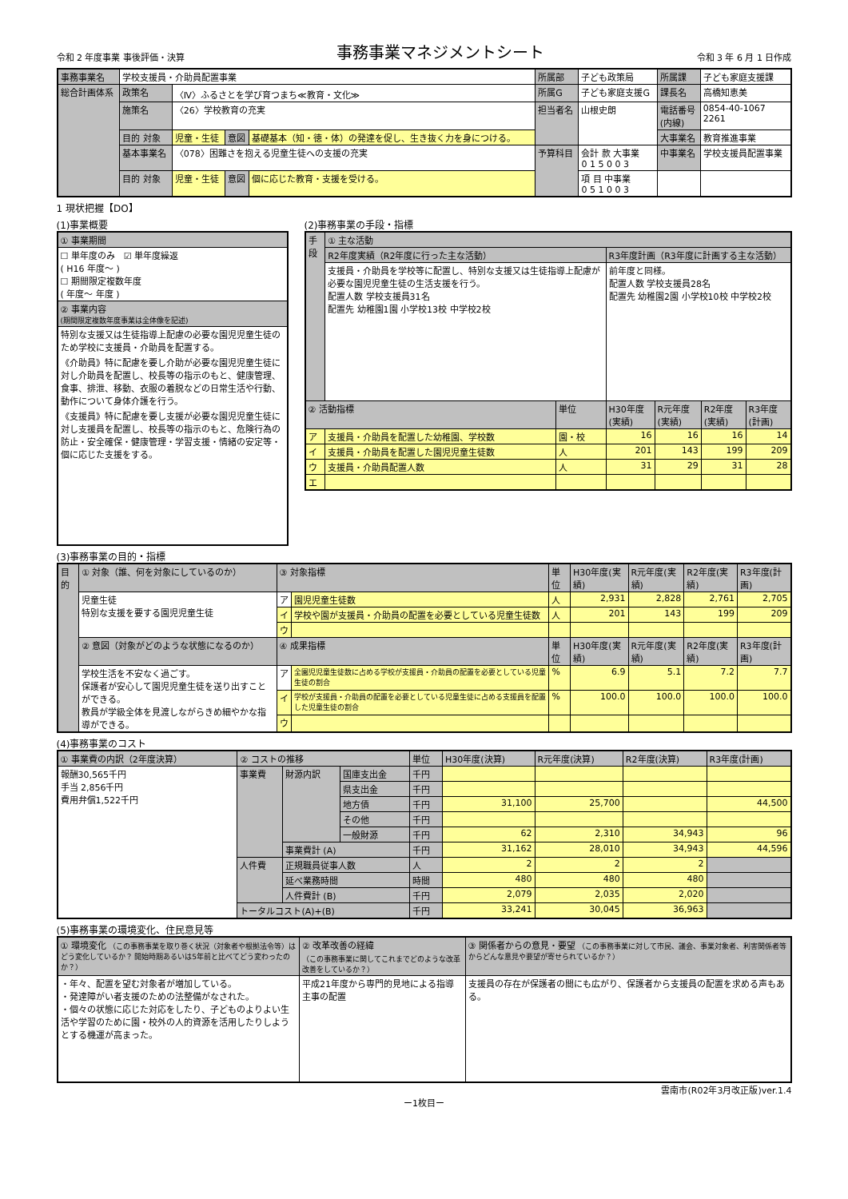令和 2 年度事業 事後評価・決算 事務事業マネジメントシート 令和 3 年 6 月 1 日作成
| 事務事業名 | 学校支援員・介助員配置事業 | | | | 所属部 | 子ども政策局 | 所属課 | 子ども家庭支援課 |
| 総合計画体系 | 政策名 | 〈Ⅳ〉ふるさとを学び育つまち≪教育・文化≫ | | | 所属G | 子ども家庭支援G | 課長名 | 高橋知恵美 |
| | 施策名 | 〈26〉学校教育の充実 | | | 担当者名 | 山根史朗 | 電話番号 (内線) | 0854-40-1067 2261 |
| | 目的 対象 | 児童・生徒 | 意図 | 基礎基本（知・徳・体）の発達を促し、生き抜く力を身につける。 | | | 大事業名 | 教育推進事業 |
| | 基本事業名 | 〈078〉困難さを抱える児童生徒への支援の充実 | | | 予算科目 | 会計 款 大事業 0 1 5 0 0 3 | 中事業名 | 学校支援員配置事業 |
| | 目的 対象 | 児童・生徒 | 意図 | 個に応じた教育・支援を受ける。 | | 項 目 中事業 0 5 1 0 0 3 | | |
1 現状把握【DO】
(1)事業概要
| ① 事業期間 |
| ☐ 単年度のみ ☑ 単年度繰返 ( H16 年度～ ) ☐ 期間限定複数年度 ( 年度～ 年度 ) |
| ② 事業内容 (期間限定複数年度事業は全体像を記述) |
| 特別な支援又は生徒指導上配慮の必要な園児児童生徒のため学校に支援員・介助員を配置する。 《介助員》特に配慮を要し介助が必要な園児児童生徒に対し介助員を配置し、校長等の指示のもと、健康管理、食事、排泄、移動、衣服の着脱などの日常生活や行動、動作について身体介護を行う。 《支援員》特に配慮を要し支援が必要な園児児童生徒に対し支援員を配置し、校長等の指示のもと、危険行為の防止・安全確保・健康管理・学習支援・情緒の安定等・個に応じた支援をする。 |
(2)事務事業の手段・指標
| 手段 | ① 主な活動 | | | | | |
| | R2年度実績（R2年度に行った主な活動） | | R3年度計画（R3年度に計画する主な活動） | | | |
| | 支援員・介助員を学校等に配置し、特別な支援又は生徒指導上配慮が必要な園児児童生徒の生活支援を行う。 配置人数 学校支援員31名 配置先 幼稚園1園 小学校13校 中学校2校 | | 前年度と同様。 配置人数 学校支援員28名 配置先 幼稚園2園 小学校10校 中学校2校 | | | |
| ② 活動指標 | | 単位 | H30年度(実績) | R元年度(実績) | R2年度(実績) | R3年度(計画) |
| ア | 支援員・介助員を配置した幼稚園、学校数 | 園・校 | 16 | 16 | 16 | 14 |
| イ | 支援員・介助員を配置した園児児童生徒数 | 人 | 201 | 143 | 199 | 209 |
| ウ | 支援員・介助員配置人数 | 人 | 31 | 29 | 31 | 28 |
| エ | | | | | | |
(3)事務事業の目的・指標
| 目的 | ① 対象（誰、何を対象にしているのか） | ③ 対象指標 | | 単位 | H30年度(実績) | R元年度(実績) | R2年度(実績) | R3年度(計画) |
| | 児童生徒 特別な支援を要する園児児童生徒 | ア | 園児児童生徒数 | 人 | 2,931 | 2,828 | 2,761 | 2,705 |
| | | イ | 学校や園が支援員・介助員の配置を必要としている児童生徒数 | 人 | 201 | 143 | 199 | 209 |
| | | ウ | | | | | | |
| | ② 意図（対象がどのような状態になるのか） | ④ 成果指標 | | 単位 | H30年度(実績) | R元年度(実績) | R2年度(実績) | R3年度(計画) |
| | 学校生活を不安なく過ごす。 保護者が安心して園児児童生徒を送り出すことができる。 教員が学級全体を見渡しながらきめ細やかな指導ができる。 | ア | 全園児児童生徒数に占める学校が支援員・介助員の配置を必要としている児童生徒の割合 | % | 6.9 | 5.1 | 7.2 | 7.7 |
| | | イ | 学校が支援員・介助員の配置を必要としている児童生徒に占める支援員を配置した児童生徒の割合 | % | 100.0 | 100.0 | 100.0 | 100.0 |
| | | ウ | | | | | | |
(4)事務事業のコスト
| ① 事業費の内訳（2年度決算） | ② コストの推移 | | | 単位 | H30年度(決算) | R元年度(決算) | R2年度(決算) | R3年度(計画) |
| 報酬30,565千円 手当 2,856千円 費用弁償1,522千円 | 事業費 | 財源内訳 | 国庫支出金 | 千円 | | | | |
| | | | 県支出金 | 千円 | | | | |
| | | | 地方債 | 千円 | 31,100 | 25,700 | | 44,500 |
| | | | その他 | 千円 | | | | |
| | | | 一般財源 | 千円 | 62 | 2,310 | 34,943 | 96 |
| | | 事業費計 (A) | | 千円 | 31,162 | 28,010 | 34,943 | 44,596 |
| | 人件費 | 正規職員従事人数 | | 人 | 2 | 2 | 2 | |
| | | 延べ業務時間 | | 時間 | 480 | 480 | 480 | |
| | | 人件費計 (B) | | 千円 | 2,079 | 2,035 | 2,020 | |
| | トータルコスト(A)+(B) | | | 千円 | 33,241 | 30,045 | 36,963 | |
(5)事務事業の環境変化、住民意見等
| ① 環境変化 （この事務事業を取り巻く状況（対象者や根拠法令等）はどう変化しているか？ 開始時期あるいは5年前と比べてどう変わったのか？） | ② 改革改善の経緯 （この事務事業に関してこれまでどのような改革改善をしているか？） | ③ 関係者からの意見・要望 （この事務事業に対して市民、議会、事業対象者、利害関係者等からどんな意見や要望が寄せられているか？） |
| ・年々、配置を望む対象者が増加している。 ・発達障がい者支援のための法整備がなされた。 ・個々の状態に応じた対応をしたり、子どものよりよい生活や学習のために園・校外の人的資源を活用したりしようとする機運が高まった。 | 平成21年度から専門的見地による指導主事の配置 | 支援員の存在が保護者の間にも広がり、保護者から支援員の配置を求める声もある。 |
雲南市(R02年3月改正版)ver.1.4
ー1枚目ー